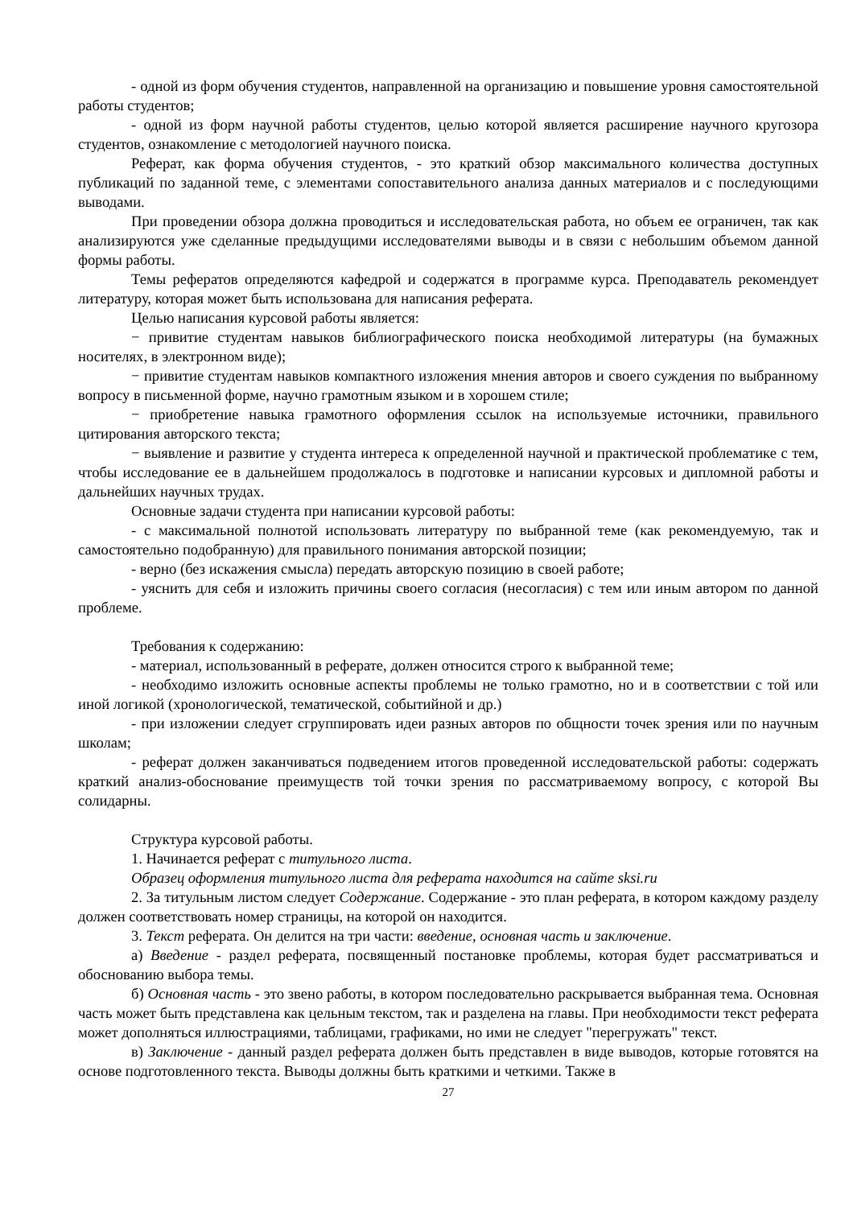- одной из форм обучения студентов, направленной на организацию и повышение уровня самостоятельной работы студентов;
- одной из форм научной работы студентов, целью которой является расширение научного кругозора студентов, ознакомление с методологией научного поиска.
Реферат, как форма обучения студентов, - это краткий обзор максимального количества доступных публикаций по заданной теме, с элементами сопоставительного анализа данных материалов и с последующими выводами.
При проведении обзора должна проводиться и исследовательская работа, но объем ее ограничен, так как анализируются уже сделанные предыдущими исследователями выводы и в связи с небольшим объемом данной формы работы.
Темы рефератов определяются кафедрой и содержатся в программе курса. Преподаватель рекомендует литературу, которая может быть использована для написания реферата.
Целью написания курсовой работы является:
− привитие студентам навыков библиографического поиска необходимой литературы (на бумажных носителях, в электронном виде);
− привитие студентам навыков компактного изложения мнения авторов и своего суждения по выбранному вопросу в письменной форме, научно грамотным языком и в хорошем стиле;
− приобретение навыка грамотного оформления ссылок на используемые источники, правильного цитирования авторского текста;
− выявление и развитие у студента интереса к определенной научной и практической проблематике с тем, чтобы исследование ее в дальнейшем продолжалось в подготовке и написании курсовых и дипломной работы и дальнейших научных трудах.
Основные задачи студента при написании курсовой работы:
- с максимальной полнотой использовать литературу по выбранной теме (как рекомендуемую, так и самостоятельно подобранную) для правильного понимания авторской позиции;
- верно (без искажения смысла) передать авторскую позицию в своей работе;
- уяснить для себя и изложить причины своего согласия (несогласия) с тем или иным автором по данной проблеме.
Требования к содержанию:
- материал, использованный в реферате, должен относится строго к выбранной теме;
- необходимо изложить основные аспекты проблемы не только грамотно, но и в соответствии с той или иной логикой (хронологической, тематической, событийной и др.)
- при изложении следует сгруппировать идеи разных авторов по общности точек зрения или по научным школам;
- реферат должен заканчиваться подведением итогов проведенной исследовательской работы: содержать краткий анализ-обоснование преимуществ той точки зрения по рассматриваемому вопросу, с которой Вы солидарны.
Структура курсовой работы.
1. Начинается реферат с титульного листа.
Образец оформления титульного листа для реферата находится на сайте sksi.ru
2. За титульным листом следует Содержание. Содержание - это план реферата, в котором каждому разделу должен соответствовать номер страницы, на которой он находится.
3. Текст реферата. Он делится на три части: введение, основная часть и заключение.
а) Введение - раздел реферата, посвященный постановке проблемы, которая будет рассматриваться и обоснованию выбора темы.
б) Основная часть - это звено работы, в котором последовательно раскрывается выбранная тема. Основная часть может быть представлена как цельным текстом, так и разделена на главы. При необходимости текст реферата может дополняться иллюстрациями, таблицами, графиками, но ими не следует "перегружать" текст.
в) Заключение - данный раздел реферата должен быть представлен в виде выводов, которые готовятся на основе подготовленного текста. Выводы должны быть краткими и четкими. Также в
27